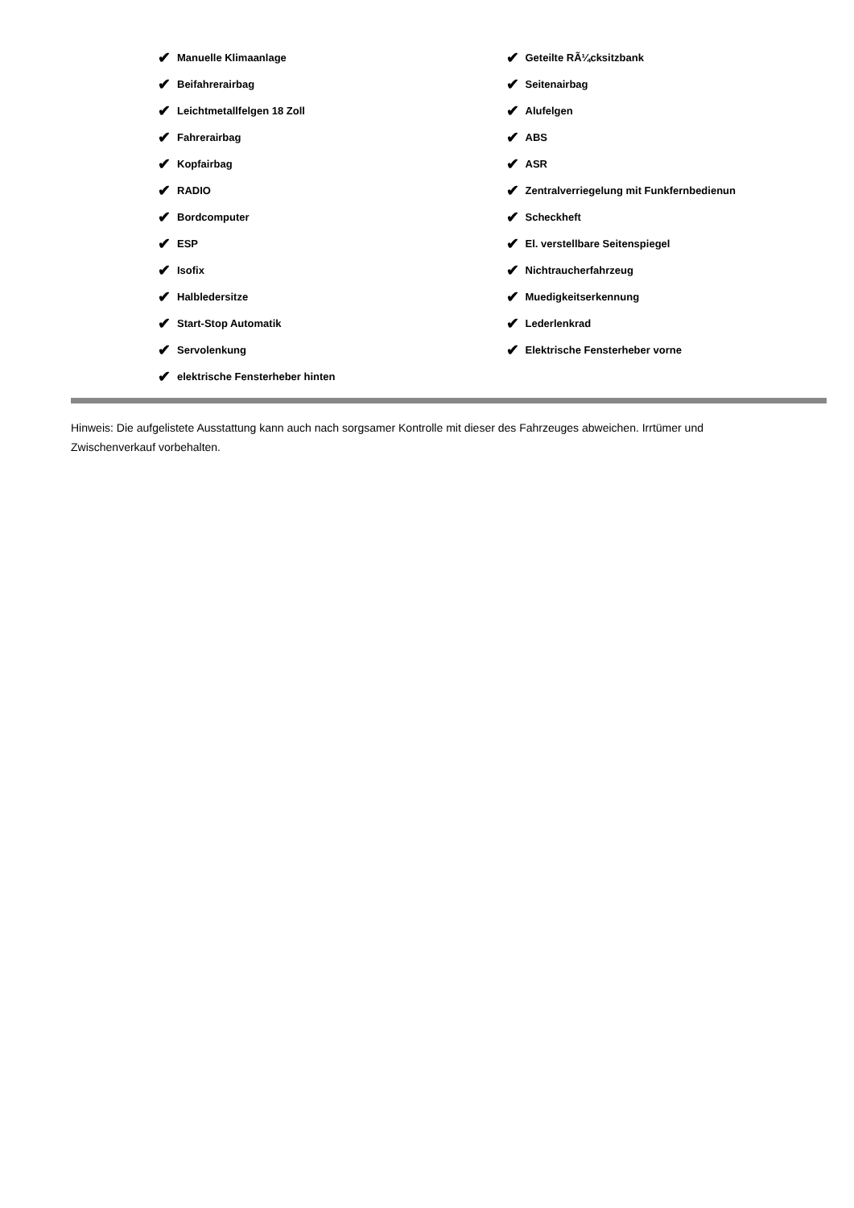✔ Manuelle Klimaanlage
✔ Beifahrerairbag
✔ Leichtmetallfelgen 18 Zoll
✔ Fahrerairbag
✔ Kopfairbag
✔ RADIO
✔ Bordcomputer
✔ ESP
✔ Isofix
✔ Halbledersitze
✔ Start-Stop Automatik
✔ Servolenkung
✔ elektrische Fensterheber hinten
✔ Geteilte RÃ¼cksitzbank
✔ Seitenairbag
✔ Alufelgen
✔ ABS
✔ ASR
✔ Zentralverriegelung mit Funkfernbedienun
✔ Scheckheft
✔ El. verstellbare Seitenspiegel
✔ Nichtraucherfahrzeug
✔ Muedigkeitserkennung
✔ Lederlenkrad
✔ Elektrische Fensterheber vorne
Hinweis: Die aufgelistete Ausstattung kann auch nach sorgsamer Kontrolle mit dieser des Fahrzeuges abweichen. Irrtümer und Zwischenverkauf vorbehalten.